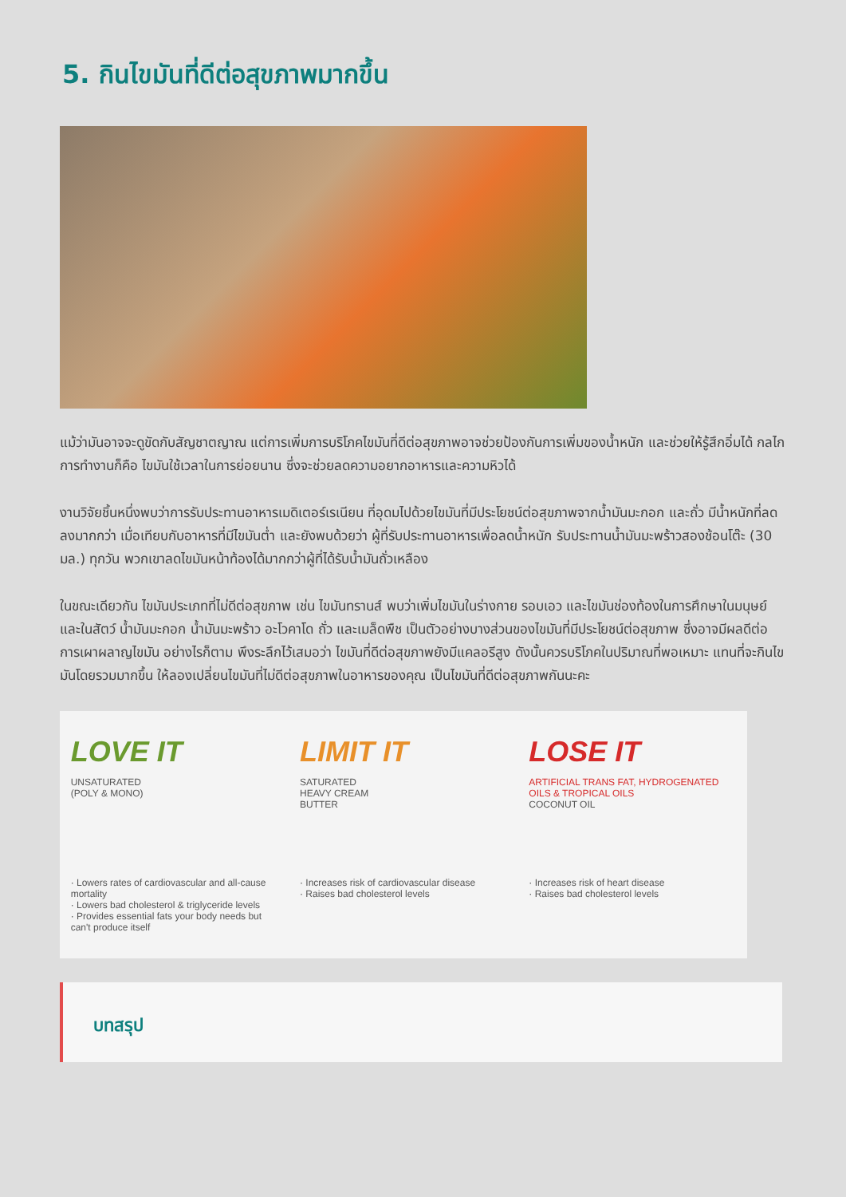5. กินไขมันที่ดีต่อสุขภาพมากขึ้น
แม้ว่ามันอาจจะดูขัดกับสัญชาตญาณ แต่การเพิ่มการบริโภคไขมันที่ดีต่อสุขภาพอาจช่วยป้องกันการเพิ่มของน้ำหนัก และช่วยให้รู้สึกอิ่มได้ กลไกการทำงานก็คือ ไขมันใช้เวลาในการย่อยนาน ซึ่งจะช่วยลดความอยากอาหารและความหิวได้
งานวิจัยชิ้นหนึ่งพบว่าการรับประทานอาหารเมดิเตอร์เรเนียน ที่อุดมไปด้วยไขมันที่มีประโยชน์ต่อสุขภาพจากน้ำมันมะกอก และถั่ว มีน้ำหนักที่ลดลงมากกว่า เมื่อเทียบกับอาหารที่มีไขมันต่ำ และยังพบด้วยว่า ผู้ที่รับประทานอาหารเพื่อลดน้ำหนัก รับประทานน้ำมันมะพร้าวสองช้อนโต๊ะ (30 มล.) ทุกวัน พวกเขาลดไขมันหน้าท้องได้มากกว่าผู้ที่ได้รับน้ำมันถั่วเหลือง
ในขณะเดียวกัน ไขมันประเภทที่ไม่ดีต่อสุขภาพ เช่น ไขมันทรานส์ พบว่าเพิ่มไขมันในร่างกาย รอบเอว และไขมันช่องท้องในการศึกษาในมนุษย์และในสัตว์ น้ำมันมะกอก น้ำมันมะพร้าว อะโวคาโด ถั่ว และเมล็ดพืช เป็นตัวอย่างบางส่วนของไขมันที่มีประโยชน์ต่อสุขภาพ ซึ่งอาจมีผลดีต่อการเผาผลาญไขมัน อย่างไรก็ตาม พึงระลึกไว้เสมอว่า ไขมันที่ดีต่อสุขภาพยังมีแคลอรีสูง ดังนั้นควรบริโภคในปริมาณที่พอเหมาะ แทนที่จะกินไขมันโดยรวมมากขึ้น ให้ลองเปลี่ยนไขมันที่ไม่ดีต่อสุขภาพในอาหารของคุณ เป็นไขมันที่ดีต่อสุขภาพกันนะคะ
LOVE IT
UNSATURATED
(POLY & MONO)
· Lowers rates of cardiovascular and all-cause mortality
· Lowers bad cholesterol & triglyceride levels
· Provides essential fats your body needs but can't produce itself
LIMIT IT
SATURATED
HEAVY CREAM
BUTTER
· Increases risk of cardiovascular disease
· Raises bad cholesterol levels
LOSE IT
ARTIFICIAL TRANS FAT, HYDROGENATED OILS & TROPICAL OILS
COCONUT OIL
· Increases risk of heart disease
· Raises bad cholesterol levels
บทสรุป